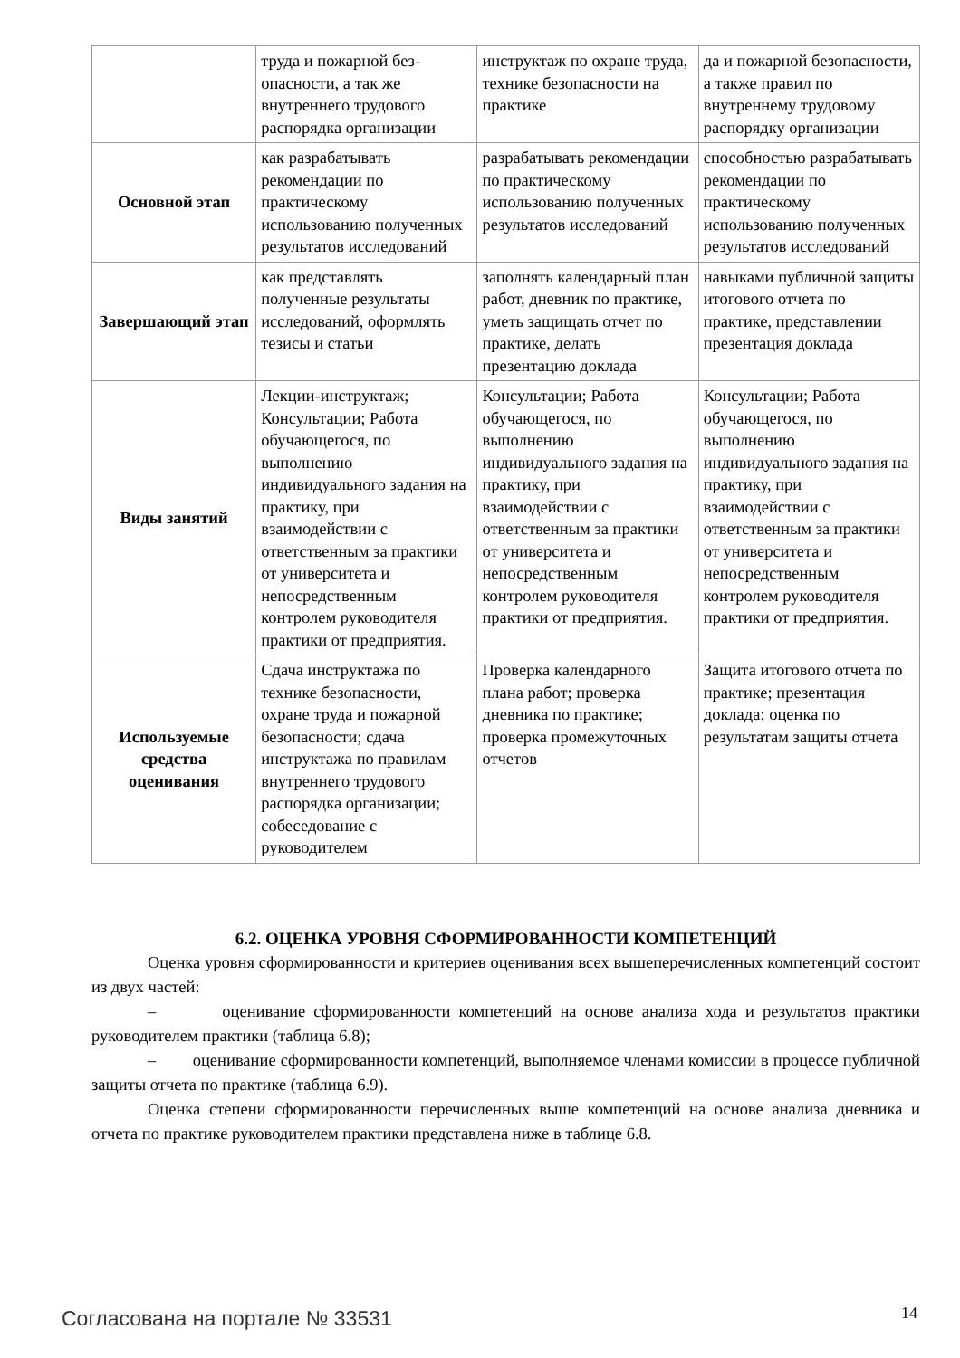| | труда и пожарной без-опасности, а так же внутреннего трудового распорядка организации | инструктаж по охране труда, технике безопасности на практике | да и пожарной безопасности, а также правил по внутреннему трудовому распорядку организации |
| Основной этап | как разрабатывать рекомендации по практическому использованию полученных результатов исследований | разрабатывать рекомендации по практическому использованию полученных результатов исследований | способностью разрабатывать рекомендации по практическому использованию полученных результатов исследований |
| Завершающий этап | как представлять полученные результаты исследований, оформлять тезисы и статьи | заполнять календарный план работ, дневник по практике, уметь защищать отчет по практике, делать презентацию доклада | навыками публичной защиты итогового отчета по практике, представлении презентация доклада |
| Виды занятий | Лекции-инструктаж; Консультации; Работа обучающегося, по выполнению индивидуального задания на практику, при взаимодействии с ответственным за практики от университета и непосредственным контролем руководителя практики от предприятия. | Консультации; Работа обучающегося, по выполнению индивидуального задания на практику, при взаимодействии с ответственным за практики от университета и непосредственным контролем руководителя практики от предприятия. | Консультации; Работа обучающегося, по выполнению индивидуального задания на практику, при взаимодействии с ответственным за практики от университета и непосредственным контролем руководителя практики от предприятия. |
| Используемые средства оценивания | Сдача инструктажа по технике безопасности, охране труда и пожарной безопасности; сдача инструктажа по правилам внутреннего трудового распорядка организации; собеседование с руководителем | Проверка календарного плана работ; проверка дневника по практике; проверка промежуточных отчетов | Защита итогового отчета по практике; презентация доклада; оценка по результатам защиты отчета |
6.2. ОЦЕНКА УРОВНЯ СФОРМИРОВАННОСТИ КОМПЕТЕНЦИЙ
Оценка уровня сформированности и критериев оценивания всех вышеперечисленных компетенций состоит из двух частей:
– оценивание сформированности компетенций на основе анализа хода и результатов практики руководителем практики (таблица 6.8);
– оценивание сформированности компетенций, выполняемое членами комиссии в процессе публичной защиты отчета по практике (таблица 6.9).
Оценка степени сформированности перечисленных выше компетенций на основе анализа дневника и отчета по практике руководителем практики представлена ниже в таблице 6.8.
Согласована на портале № 33531 14